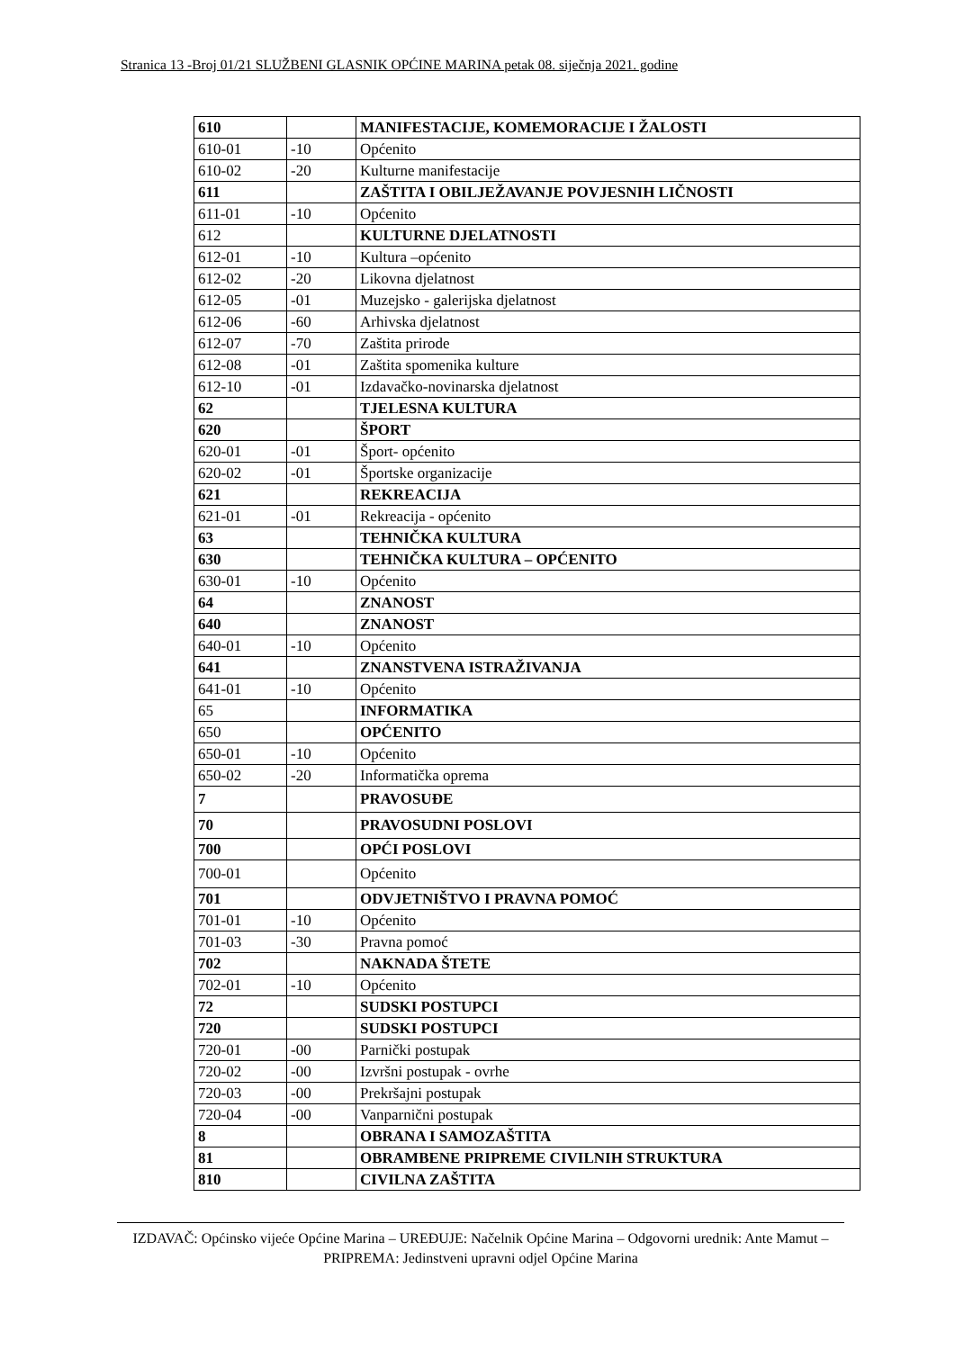Stranica 13 -Broj 01/21 SLUŽBENI GLASNIK OPĆINE MARINA petak 08. siječnja 2021. godine
| 610 | | MANIFESTACIJE, KOMEMORACIJE I ŽALOSTI |
| 610-01 | -10 | Općenito |
| 610-02 | -20 | Kulturne manifestacije |
| 611 | | ZAŠTITA I OBILJEŽAVANJE POVJESNIH LIČNOSTI |
| 611-01 | -10 | Općenito |
| 612 | | KULTURNE DJELATNOSTI |
| 612-01 | -10 | Kultura –općenito |
| 612-02 | -20 | Likovna djelatnost |
| 612-05 | -01 | Muzejsko - galerijska djelatnost |
| 612-06 | -60 | Arhivska djelatnost |
| 612-07 | -70 | Zaštita prirode |
| 612-08 | -01 | Zaštita spomenika kulture |
| 612-10 | -01 | Izdavačko-novinarska djelatnost |
| 62 | | TJELESNA KULTURA |
| 620 | | ŠPORT |
| 620-01 | -01 | Šport- općenito |
| 620-02 | -01 | Športske organizacije |
| 621 | | REKREACIJA |
| 621-01 | -01 | Rekreacija - općenito |
| 63 | | TEHNIČKA KULTURA |
| 630 | | TEHNIČKA KULTURA – OPĆENITO |
| 630-01 | -10 | Općenito |
| 64 | | ZNANOST |
| 640 | | ZNANOST |
| 640-01 | -10 | Općenito |
| 641 | | ZNANSTVENA ISTRAŽIVANJA |
| 641-01 | -10 | Općenito |
| 65 | | INFORMATIKA |
| 650 | | OPĆENITO |
| 650-01 | -10 | Općenito |
| 650-02 | -20 | Informatička oprema |
| 7 | | PRAVOSUĐE |
| 70 | | PRAVOSUDNI POSLOVI |
| 700 | | OPĆI POSLOVI |
| 700-01 | | Općenito |
| 701 | | ODVJETNIŠTVO I PRAVNA POMOĆ |
| 701-01 | -10 | Općenito |
| 701-03 | -30 | Pravna pomoć |
| 702 | | NAKNADA ŠTETE |
| 702-01 | -10 | Općenito |
| 72 | | SUDSKI POSTUPCI |
| 720 | | SUDSKI POSTUPCI |
| 720-01 | -00 | Parnički postupak |
| 720-02 | -00 | Izvršni postupak - ovrhe |
| 720-03 | -00 | Prekršajni postupak |
| 720-04 | -00 | Vanparnični postupak |
| 8 | | OBRANA I SAMOZAŠTITA |
| 81 | | OBRAMBENE PRIPREME CIVILNIH STRUKTURA |
| 810 | | CIVILNA ZAŠTITA |
IZDAVAČ: Općinsko vijeće Općine Marina – UREĐUJE: Načelnik Općine Marina – Odgovorni urednik: Ante Mamut – PRIPREMA: Jedinstveni upravni odjel Općine Marina